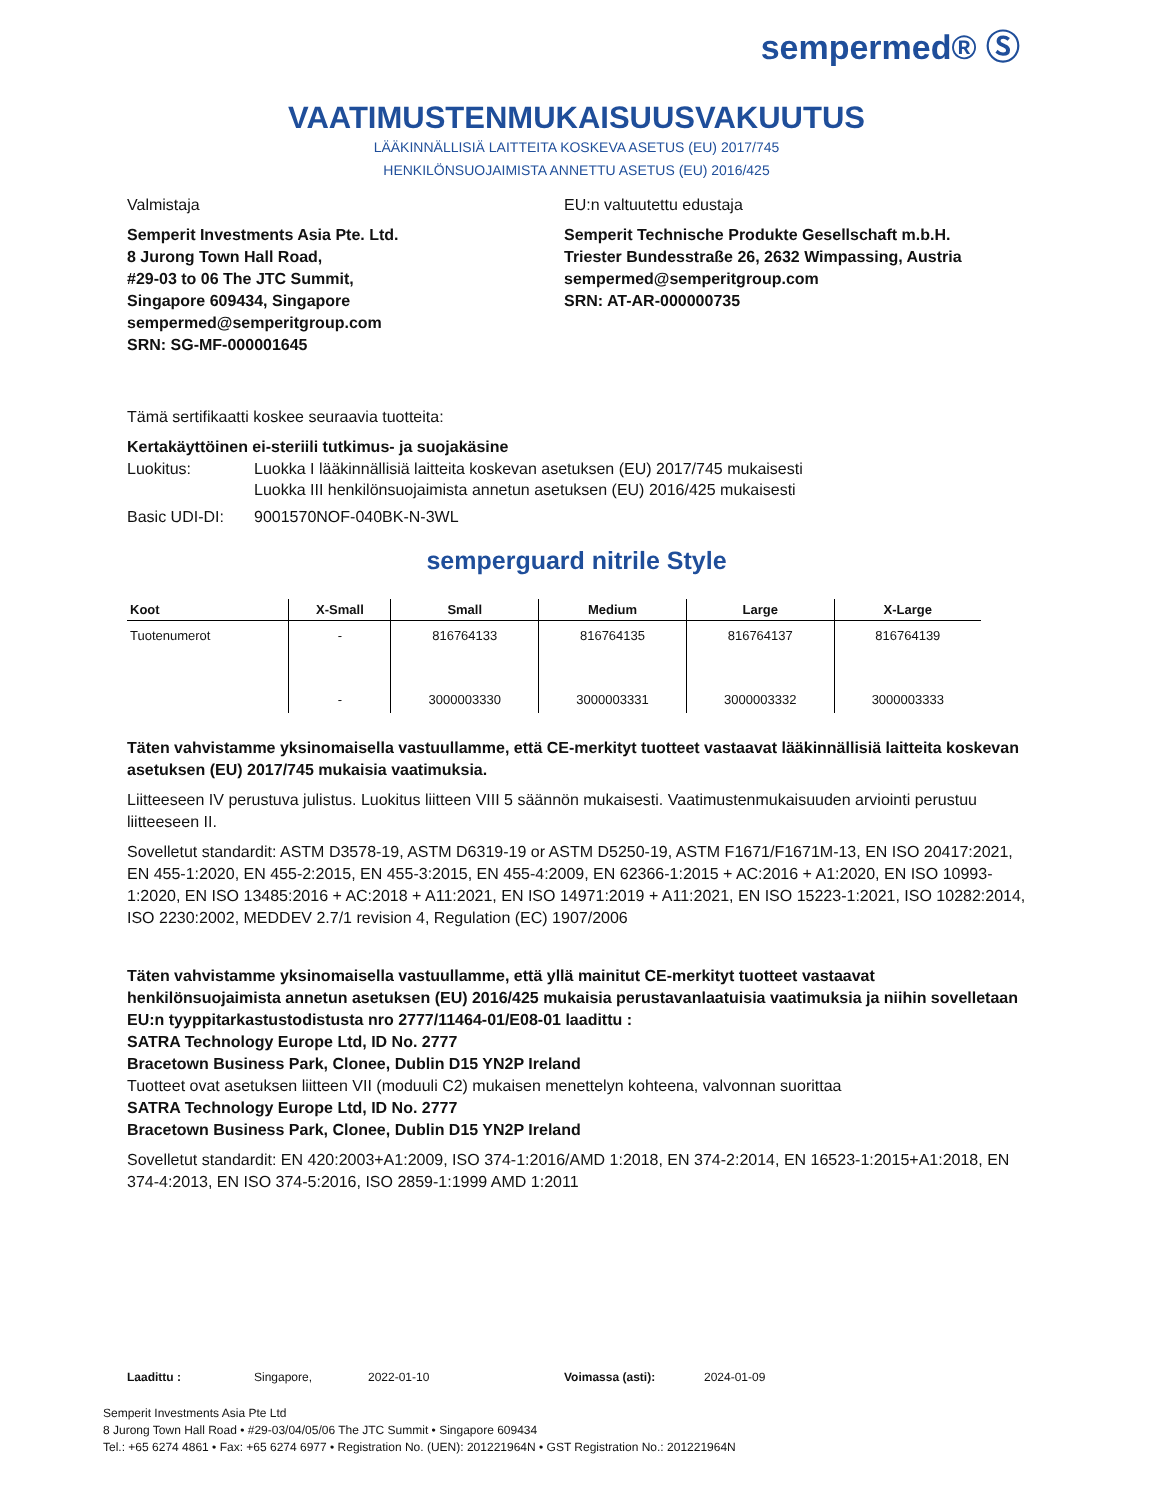sempermed® Ⓢ
VAATIMUSTENMUKAISUUSVAKUUTUS
LÄÄKINNÄLLISIÄ LAITTEITA KOSKEVA ASETUS (EU) 2017/745
HENKILÖNSUOJAIMISTA ANNETTU ASETUS (EU) 2016/425
Valmistaja
Semperit Investments Asia Pte. Ltd.
8 Jurong Town Hall Road,
#29-03 to 06 The JTC Summit,
Singapore 609434, Singapore
sempermed@semperitgroup.com
SRN: SG-MF-000001645
EU:n valtuutettu edustaja
Semperit Technische Produkte Gesellschaft m.b.H.
Triester Bundesstraße 26, 2632 Wimpassing, Austria
sempermed@semperitgroup.com
SRN: AT-AR-000000735
Tämä sertifikaatti koskee seuraavia tuotteita:
Kertakäyttöinen ei-steriili tutkimus- ja suojakäsine
Luokitus: Luokka I lääkinnällisiä laitteita koskevan asetuksen (EU) 2017/745 mukaisesti
Luokka III henkilönsuojaimista annetun asetuksen (EU) 2016/425 mukaisesti
Basic UDI-DI: 9001570NOF-040BK-N-3WL
semperguard nitrile Style
| Koot | X-Small | Small | Medium | Large | X-Large |
| --- | --- | --- | --- | --- | --- |
| Tuotenumerot | - | 816764133 | 816764135 | 816764137 | 816764139 |
| | - | 3000003330 | 3000003331 | 3000003332 | 3000003333 |
Täten vahvistamme yksinomaisella vastuullamme, että CE-merkityt tuotteet vastaavat lääkinnällisiä laitteita koskevan asetuksen (EU) 2017/745 mukaisia vaatimuksia.
Liitteeseen IV perustuva julistus. Luokitus liitteen VIII 5 säännön mukaisesti. Vaatimustenmukaisuuden arviointi perustuu liitteeseen II.
Sovelletut standardit: ASTM D3578-19, ASTM D6319-19 or ASTM D5250-19, ASTM F1671/F1671M-13, EN ISO 20417:2021, EN 455-1:2020, EN 455-2:2015, EN 455-3:2015, EN 455-4:2009, EN 62366-1:2015 + AC:2016 + A1:2020, EN ISO 10993-1:2020, EN ISO 13485:2016 + AC:2018 + A11:2021, EN ISO 14971:2019 + A11:2021, EN ISO 15223-1:2021, ISO 10282:2014, ISO 2230:2002, MEDDEV 2.7/1 revision 4, Regulation (EC) 1907/2006
Täten vahvistamme yksinomaisella vastuullamme, että yllä mainitut CE-merkityt tuotteet vastaavat henkilönsuojaimista annetun asetuksen (EU) 2016/425 mukaisia perustavanlaatuisia vaatimuksia ja niihin sovelletaan EU:n tyyppitarkastustodistusta nro 2777/11464-01/E08-01 laadittu :
SATRA Technology Europe Ltd, ID No. 2777
Bracetown Business Park, Clonee, Dublin D15 YN2P Ireland
Tuotteet ovat asetuksen liitteen VII (moduuli C2) mukaisen menettelyn kohteena, valvonnan suorittaa
SATRA Technology Europe Ltd, ID No. 2777
Bracetown Business Park, Clonee, Dublin D15 YN2P Ireland
Sovelletut standardit: EN 420:2003+A1:2009, ISO 374-1:2016/AMD 1:2018, EN 374-2:2014, EN 16523-1:2015+A1:2018, EN 374-4:2013, EN ISO 374-5:2016, ISO 2859-1:1999 AMD 1:2011
Laadittu : Singapore, 2022-01-10 Voimassa (asti): 2024-01-09
Semperit Investments Asia Pte Ltd
8 Jurong Town Hall Road • #29-03/04/05/06 The JTC Summit • Singapore 609434
Tel.: +65 6274 4861 • Fax: +65 6274 6977 • Registration No. (UEN): 201221964N • GST Registration No.: 201221964N